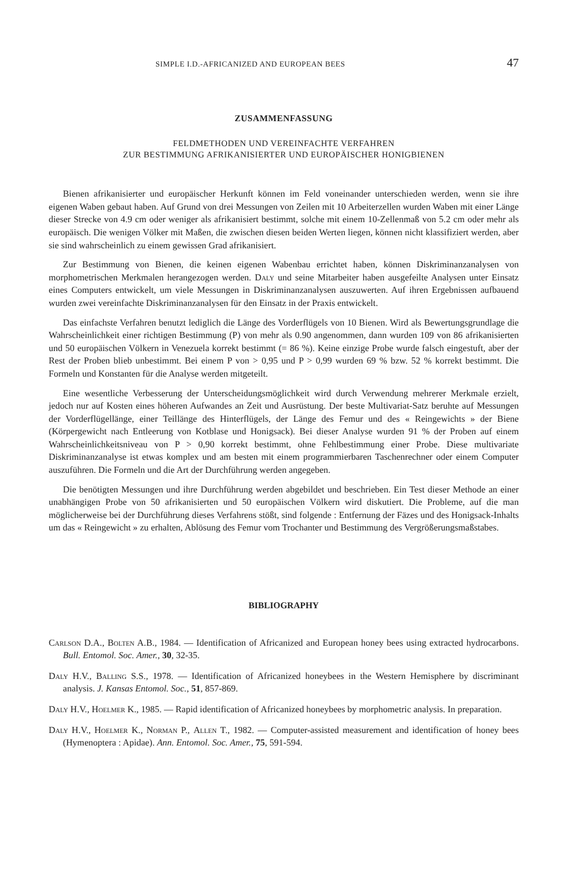SIMPLE I.D.-AFRICANIZED AND EUROPEAN BEES 47
ZUSAMMENFASSUNG
FELDMETHODEN UND VEREINFACHTE VERFAHREN
ZUR BESTIMMUNG AFRIKANISIERTER UND EUROPÄISCHER HONIGBIENEN
Bienen afrikanisierter und europäischer Herkunft können im Feld voneinander unterschieden werden, wenn sie ihre eigenen Waben gebaut haben. Auf Grund von drei Messungen von Zeilen mit 10 Arbeiterzellen wurden Waben mit einer Länge dieser Strecke von 4.9 cm oder weniger als afrikanisiert bestimmt, solche mit einem 10-Zellenmaß von 5.2 cm oder mehr als europäisch. Die wenigen Völker mit Maßen, die zwischen diesen beiden Werten liegen, können nicht klassifiziert werden, aber sie sind wahrscheinlich zu einem gewissen Grad afrikanisiert.
Zur Bestimmung von Bienen, die keinen eigenen Wabenbau errichtet haben, können Diskriminanzanalysen von morphometrischen Merkmalen herangezogen werden. Daly und seine Mitarbeiter haben ausgefeilte Analysen unter Einsatz eines Computers entwickelt, um viele Messungen in Diskriminanzanalysen auszuwerten. Auf ihren Ergebnissen aufbauend wurden zwei vereinfachte Diskriminanzanalysen für den Einsatz in der Praxis entwickelt.
Das einfachste Verfahren benutzt lediglich die Länge des Vorderflügels von 10 Bienen. Wird als Bewertungsgrundlage die Wahrscheinlichkeit einer richtigen Bestimmung (P) von mehr als 0.90 angenommen, dann wurden 109 von 86 afrikanisierten und 50 europäischen Völkern in Venezuela korrekt bestimmt (= 86 %). Keine einzige Probe wurde falsch eingestuft, aber der Rest der Proben blieb unbestimmt. Bei einem P von > 0,95 und P > 0,99 wurden 69 % bzw. 52 % korrekt bestimmt. Die Formeln und Konstanten für die Analyse werden mitgeteilt.
Eine wesentliche Verbesserung der Unterscheidungsmöglichkeit wird durch Verwendung mehrerer Merkmale erzielt, jedoch nur auf Kosten eines höheren Aufwandes an Zeit und Ausrüstung. Der beste Multivariat-Satz beruhte auf Messungen der Vorderflügellänge, einer Teillänge des Hinterflügels, der Länge des Femur und des « Reingewichts » der Biene (Körpergewicht nach Entleerung von Kotblase und Honigsack). Bei dieser Analyse wurden 91 % der Proben auf einem Wahrscheinlichkeitsniveau von P > 0,90 korrekt bestimmt, ohne Fehlbestimmung einer Probe. Diese multivariate Diskriminanzanalyse ist etwas komplex und am besten mit einem programmierbaren Taschenrechner oder einem Computer auszuführen. Die Formeln und die Art der Durchführung werden angegeben.
Die benötigten Messungen und ihre Durchführung werden abgebildet und beschrieben. Ein Test dieser Methode an einer unabhängigen Probe von 50 afrikanisierten und 50 europäischen Völkern wird diskutiert. Die Probleme, auf die man möglicherweise bei der Durchführung dieses Verfahrens stößt, sind folgende : Entfernung der Fäzes und des Honigsack-Inhalts um das « Reingewicht » zu erhalten, Ablösung des Femur vom Trochanter und Bestimmung des Vergrößerungsmaßstabes.
BIBLIOGRAPHY
Carlson D.A., Bolten A.B., 1984. — Identification of Africanized and European honey bees using extracted hydrocarbons. Bull. Entomol. Soc. Amer., 30, 32-35.
Daly H.V., Balling S.S., 1978. — Identification of Africanized honeybees in the Western Hemisphere by discriminant analysis. J. Kansas Entomol. Soc., 51, 857-869.
Daly H.V., Hoelmer K., 1985. — Rapid identification of Africanized honeybees by morphometric analysis. In preparation.
Daly H.V., Hoelmer K., Norman P., Allen T., 1982. — Computer-assisted measurement and identification of honey bees (Hymenoptera : Apidae). Ann. Entomol. Soc. Amer., 75, 591-594.